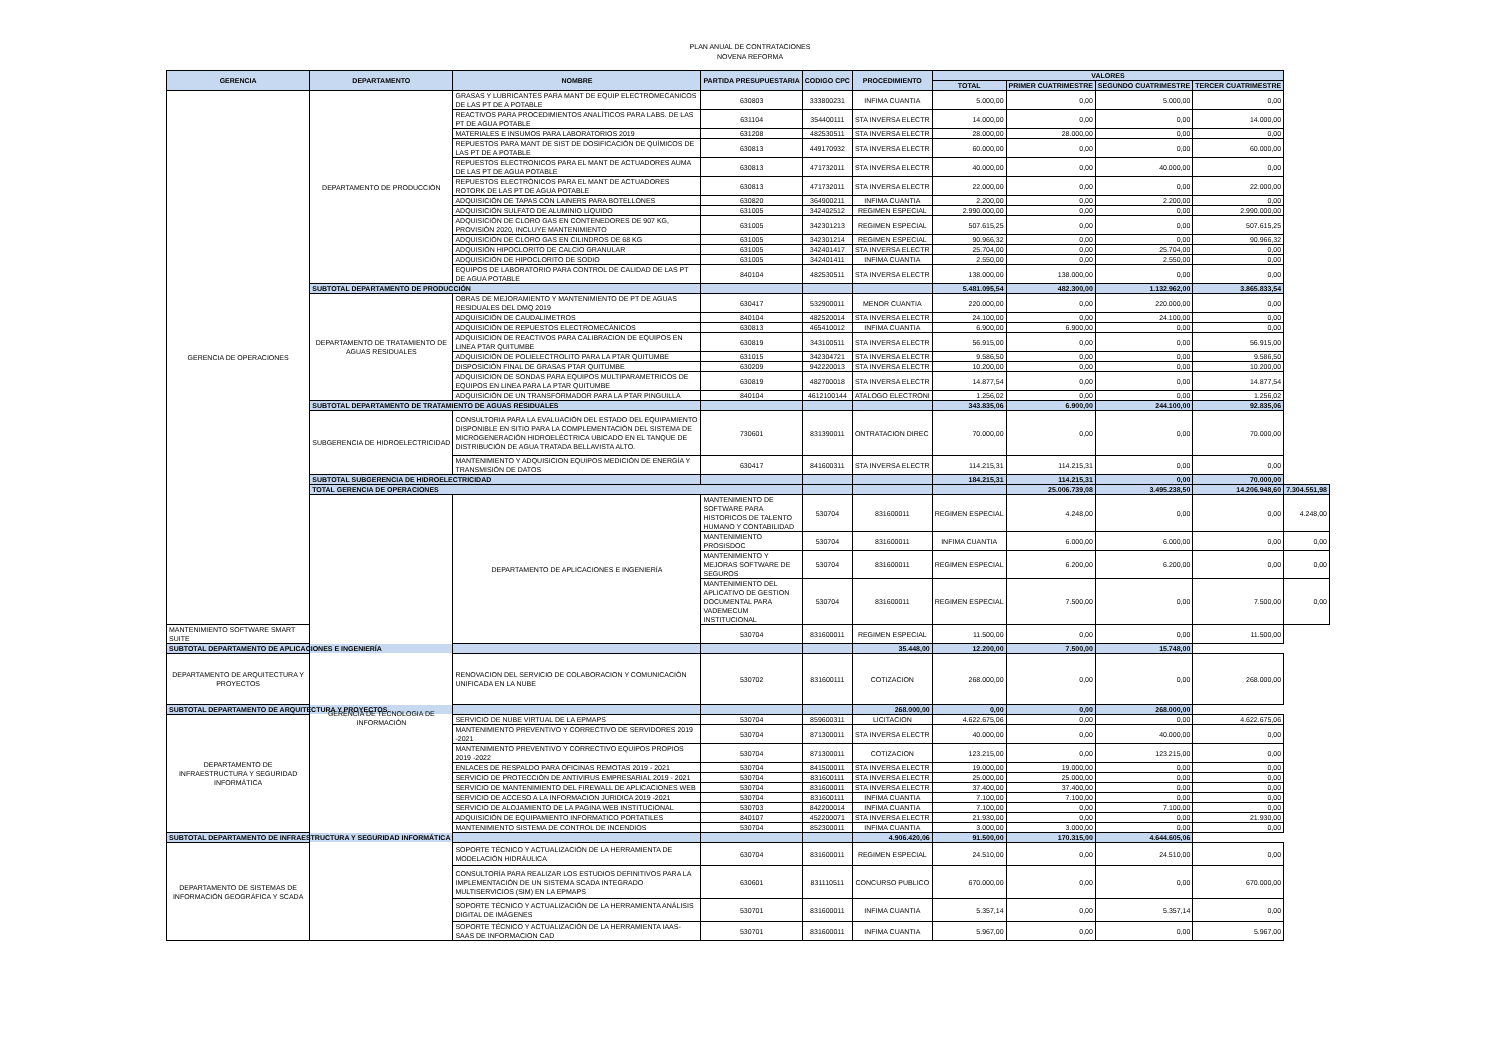PLAN ANUAL DE CONTRATACIONES
NOVENA REFORMA
| GERENCIA | DEPARTAMENTO | NOMBRE | PARTIDA PRESUPUESTARIA | CODIGO CPC | PROCEDIMIENTO | VALORES | | | | |
| --- | --- | --- | --- | --- | --- | --- | --- | --- | --- | --- |
| | | | | | | TOTAL | PRIMER CUATRIMESTRE | SEGUNDO CUATRIMESTRE | TERCER CUATRIMESTRE | |
| GERENCIA DE OPERACIONES | DEPARTAMENTO DE PRODUCCIÓN | GRASAS Y LUBRICANTES PARA MANT DE EQUIP ELECTROMECANICOS DE LAS PT DE A POTABLE | 630803 | 333800231 | INFIMA CUANTIA | 5.000,00 | 0,00 | 5.000,00 | 0,00 | |
| | | REACTIVOS PARA PROCEDIMIENTOS ANALÍTICOS PARA LABS. DE LAS PT DE AGUA POTABLE | 631104 | 354400111 | STA INVERSA ELECTR | 14.000,00 | 0,00 | 0,00 | 14.000,00 | |
| | | MATERIALES E INSUMOS PARA LABORATORIOS 2019 | 631208 | 482530511 | STA INVERSA ELECTR | 28.000,00 | 28.000,00 | 0,00 | 0,00 | |
| | | REPUESTOS PARA MANT DE SIST DE DOSIFICACIÓN DE QUÍMICOS DE LAS PT DE A POTABLE | 630813 | 449170932 | STA INVERSA ELECTR | 60.000,00 | 0,00 | 0,00 | 60.000,00 | |
| | | REPUESTOS ELECTRONICOS PARA EL MANT DE ACTUADORES AUMA DE LAS PT DE AGUA POTABLE | 630813 | 471732011 | STA INVERSA ELECTR | 40.000,00 | 0,00 | 40.000,00 | 0,00 | |
| | | REPUESTOS ELECTRÓNICOS PARA EL MANT DE ACTUADORES ROTORK DE LAS PT DE AGUA POTABLE | 630813 | 471732011 | STA INVERSA ELECTR | 22.000,00 | 0,00 | 0,00 | 22.000,00 | |
| | | ADQUISICIÓN DE TAPAS CON LAINERS PARA BOTELLONES | 630820 | 364900211 | INFIMA CUANTIA | 2.200,00 | 0,00 | 2.200,00 | 0,00 | |
| | | ADQUISICIÓN SULFATO DE ALUMINIO LÍQUIDO | 631005 | 342402512 | REGIMEN ESPECIAL | 2.990.000,00 | 0,00 | 0,00 | 2.990.000,00 | |
| | | ADQUISICIÓN DE CLORO GAS EN CONTENEDORES DE 907 KG, PROVISIÓN 2020, INCLUYE MANTENIMIENTO | 631005 | 342301213 | REGIMEN ESPECIAL | 507.615,25 | 0,00 | 0,00 | 507.615,25 | |
| | | ADQUISICIÓN DE CLORO GAS EN CILINDROS DE 68 KG | 631005 | 342301214 | REGIMEN ESPECIAL | 90.966,32 | 0,00 | 0,00 | 90.966,32 | |
| | | ADQUISIÓN HIPOCLORITO DE CALCIO GRANULAR | 631005 | 342401417 | STA INVERSA ELECTR | 25.704,00 | 0,00 | 25.704,00 | 0,00 | |
| | | ADQUISICIÓN DE HIPOCLORITO DE SODIO | 631005 | 342401411 | INFIMA CUANTIA | 2.550,00 | 0,00 | 2.550,00 | 0,00 | |
| | | EQUIPOS DE LABORATORIO PARA CONTROL DE CALIDAD DE LAS PT DE AGUA POTABLE | 840104 | 482530511 | STA INVERSA ELECTR | 138.000,00 | 138.000,00 | 0,00 | 0,00 | |
| | SUBTOTAL DEPARTAMENTO DE PRODUCCIÓN | | | | | 5.481.095,54 | 482.300,00 | 1.132.962,00 | 3.865.833,54 | |
| | DEPARTAMENTO DE TRATAMIENTO DE AGUAS RESIDUALES | OBRAS DE MEJORAMIENTO Y MANTENIMIENTO DE PT DE AGUAS RESIDUALES DEL DMQ 2019 | 630417 | 532900011 | MENOR CUANTIA | 220.000,00 | 0,00 | 220.000,00 | 0,00 | |
| | | ADQUISICIÓN DE CAUDALIMETROS | 840104 | 482520014 | STA INVERSA ELECTR | 24.100,00 | 0,00 | 24.100,00 | 0,00 | |
| | | ADQUISICIÓN DE REPUESTOS ELECTROMECÁNICOS | 630813 | 465410012 | INFIMA CUANTIA | 6.900,00 | 6.900,00 | 0,00 | 0,00 | |
| | | ADQUISICION DE REACTIVOS PARA CALIBRACION DE EQUIPOS EN LINEA PTAR QUITUMBE | 630819 | 343100511 | STA INVERSA ELECTR | 56.915,00 | 0,00 | 0,00 | 56.915,00 | |
| | | ADQUISICIÓN DE POLIELECTROLITO PARA LA PTAR QUITUMBE | 631015 | 342304721 | STA INVERSA ELECTR | 9.586,50 | 0,00 | 0,00 | 9.586,50 | |
| | | DISPOSICIÓN FINAL DE GRASAS PTAR QUITUMBE | 630209 | 942220013 | STA INVERSA ELECTR | 10.200,00 | 0,00 | 0,00 | 10.200,00 | |
| | | ADQUISICION DE SONDAS PARA EQUIPOS MULTIPARAMETRICOS DE EQUIPOS EN LINEA PARA LA PTAR QUITUMBE | 630819 | 482700018 | STA INVERSA ELECTR | 14.877,54 | 0,00 | 0,00 | 14.877,54 | |
| | | ADQUISICIÓN DE UN TRANSFORMADOR PARA LA PTAR PINGUILLA | 840104 | 4612100144 | ATALOGO ELECTRONI | 1.256,02 | 0,00 | 0,00 | 1.256,02 | |
| | SUBTOTAL DEPARTAMENTO DE TRATAMIENTO DE AGUAS RESIDUALES | | | | | 343.835,06 | 6.900,00 | 244.100,00 | 92.835,06 | |
| | SUBGERENCIA DE HIDROELECTRICIDAD | CONSULTORIA PARA LA EVALUACIÓN DEL ESTADO DEL EQUIPAMIENTO DISPONIBLE EN SITIO PARA LA COMPLEMENTACIÓN DEL SISTEMA DE MICROGENERACIÓN HIDROELÉCTRICA UBICADO EN EL TANQUE DE DISTRIBUCIÓN DE AGUA TRATADA BELLAVISTA ALTO. | 730601 | 831390011 | ONTRATACION DIREC | 70.000,00 | 0,00 | 0,00 | 70.000,00 | |
| | | MANTENIMIENTO Y ADQUISICION EQUIPOS MEDICIÓN DE ENERGÍA Y TRANSMISIÓN DE DATOS | 630417 | 841600311 | STA INVERSA ELECTR | 114.215,31 | 114.215,31 | 0,00 | 0,00 | |
| | SUBTOTAL SUBGERENCIA DE HIDROELECTRICIDAD | | | | | 184.215,31 | 114.215,31 | 0,00 | 70.000,00 | |
| | TOTAL GERENCIA DE OPERACIONES | | | | | | 25.006.739,08 | 3.495.238,50 | 14.206.948,60 | 7.304.551,98 |
| | GERENCIA DE TECNOLOGIA DE INFORMACIÓN | DEPARTAMENTO DE APLICACIONES E INGENIERÍA | MANTENIMIENTO DE SOFTWARE PARA HISTORICOS DE TALENTO HUMANO Y CONTABILIDAD | 530704 | 831600011 | REGIMEN ESPECIAL | 4.248,00 | 0,00 | 0,00 | 4.248,00 |
| | | | MANTENIMIENTO PROSISDOC | 530704 | 831600011 | INFIMA CUANTIA | 6.000,00 | 6.000,00 | 0,00 | 0,00 |
| | | | MANTENIMIENTO Y MEJORAS SOFTWARE DE SEGUROS | 530704 | 831600011 | REGIMEN ESPECIAL | 6.200,00 | 6.200,00 | 0,00 | 0,00 |
| | | | MANTENIMIENTO DEL APLICATIVO DE GESTION DOCUMENTAL PARA VADEMECUM INSTITUCIONAL | 530704 | 831600011 | REGIMEN ESPECIAL | 7.500,00 | 0,00 | 7.500,00 | 0,00 |
| MANTENIMIENTO SOFTWARE SMART SUITE | | | 530704 | 831600011 | REGIMEN ESPECIAL | 11.500,00 | 0,00 | 0,00 | 11.500,00 | |
| SUBTOTAL DEPARTAMENTO DE APLICACIONES E INGENIERÍA | | | | | 35.448,00 | 12.200,00 | 7.500,00 | 15.748,00 | | |
| DEPARTAMENTO DE ARQUITECTURA Y PROYECTOS | | RENOVACION DEL SERVICIO DE COLABORACION Y COMUNICACIÓN UNIFICADA EN LA NUBE | 530702 | 831600111 | COTIZACION | 268.000,00 | 0,00 | 0,00 | 268.000,00 | |
| SUBTOTAL DEPARTAMENTO DE ARQUITECTURA Y PROYECTOS | | | | | 268.000,00 | 0,00 | 0,00 | 268.000,00 | | |
| DEPARTAMENTO DE INFRAESTRUCTURA Y SEGURIDAD INFORMÁTICA | | SERVICIO DE NUBE VIRTUAL DE LA EPMAPS | 530704 | 859600311 | LICITACION | 4.622.675,06 | 0,00 | 0,00 | 4.622.675,06 | |
| | | MANTENIMIENTO PREVENTIVO Y CORRECTIVO DE SERVIDORES 2019 -2021 | 530704 | 871300011 | STA INVERSA ELECTR | 40.000,00 | 0,00 | 40.000,00 | 0,00 | |
| | | MANTENIMIENTO PREVENTIVO Y CORRECTIVO EQUIPOS PROPIOS 2019 -2022 | 530704 | 871300011 | COTIZACION | 123.215,00 | 0,00 | 123.215,00 | 0,00 | |
| | | ENLACES DE RESPALDO PARA OFICINAS REMOTAS 2019 - 2021 | 530704 | 841500011 | STA INVERSA ELECTR | 19.000,00 | 19.000,00 | 0,00 | 0,00 | |
| | | SERVICIO DE PROTECCIÓN DE ANTIVIRUS EMPRESARIAL 2019 - 2021 | 530704 | 831600111 | STA INVERSA ELECTR | 25.000,00 | 25.000,00 | 0,00 | 0,00 | |
| | | SERVICIO DE MANTENIMIENTO DEL FIREWALL DE APLICACIONES WEB | 530704 | 831600011 | STA INVERSA ELECTR | 37.400,00 | 37.400,00 | 0,00 | 0,00 | |
| | | SERVICIO DE ACCESO A LA INFORMACION JURIDICA 2019 -2021 | 530704 | 831600111 | INFIMA CUANTIA | 7.100,00 | 7.100,00 | 0,00 | 0,00 | |
| | | SERVICIO DE ALOJAMIENTO DE LA PAGINA WEB INSTITUCIONAL | 530703 | 842200014 | INFIMA CUANTIA | 7.100,00 | 0,00 | 7.100,00 | 0,00 | |
| | | ADQUISICIÓN DE EQUIPAMIENTO INFORMATICO PORTATILES | 840107 | 452200071 | STA INVERSA ELECTR | 21.930,00 | 0,00 | 0,00 | 21.930,00 | |
| | | MANTENIMIENTO SISTEMA DE CONTROL DE INCENDIOS | 530704 | 852300011 | INFIMA CUANTIA | 3.000,00 | 3.000,00 | 0,00 | 0,00 | |
| SUBTOTAL DEPARTAMENTO DE INFRAESTRUCTURA Y SEGURIDAD INFORMÁTICA | | | | | 4.906.420,06 | 91.500,00 | 170.315,00 | 4.644.605,06 | | |
| DEPARTAMENTO DE SISTEMAS DE INFORMACIÓN GEOGRÁFICA Y SCADA | | SOPORTE TÉCNICO Y ACTUALIZACIÓN DE LA HERRAMIENTA DE MODELACIÓN HIDRÁULICA | 630704 | 831600011 | REGIMEN ESPECIAL | 24.510,00 | 0,00 | 24.510,00 | 0,00 | |
| | | CONSULTORÍA PARA REALIZAR LOS ESTUDIOS DEFINITIVOS PARA LA IMPLEMENTACIÓN DE UN SISTEMA SCADA INTEGRADO MULTISERVICIOS (SIM) EN LA EPMAPS | 630601 | 831110511 | CONCURSO PUBLICO | 670.000,00 | 0,00 | 0,00 | 670.000,00 | |
| | | SOPORTE TÉCNICO Y ACTUALIZACIÓN DE LA HERRAMIENTA ANÁLISIS DIGITAL DE IMÁGENES | 530701 | 831600011 | INFIMA CUANTIA | 5.357,14 | 0,00 | 5.357,14 | 0,00 | |
| | | SOPORTE TÉCNICO Y ACTUALIZACIÓN DE LA HERRAMIENTA IAAS-SAAS DE INFORMACION CAD | 530701 | 831600011 | INFIMA CUANTIA | 5.967,00 | 0,00 | 0,00 | 5.967,00 | |